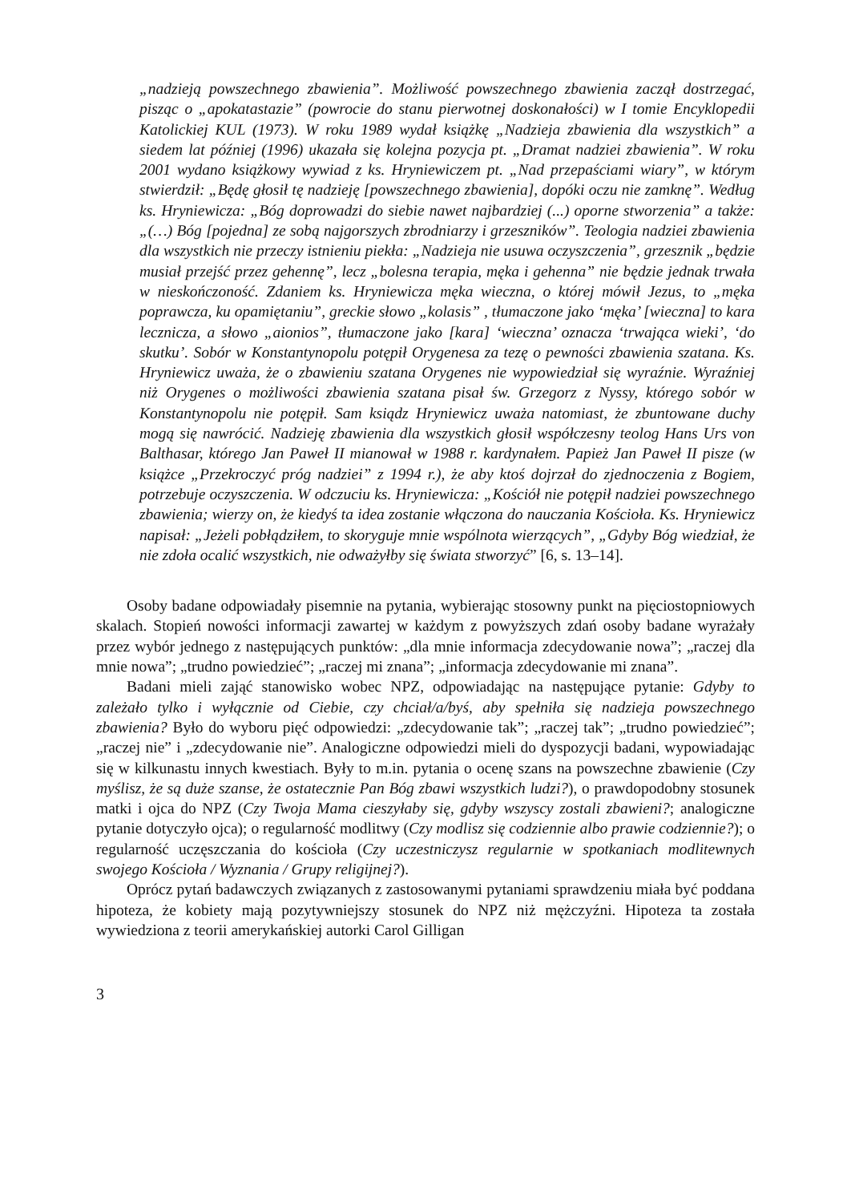„nadzieją powszechnego zbawienia”. Możliwość powszechnego zbawienia zaczął dostrzegać, pisząc o „apokatastazie” (powrocie do stanu pierwotnej doskonałości) w I tomie Encyklopedii Katolickiej KUL (1973). W roku 1989 wydał książkę „Nadzieja zbawienia dla wszystkich” a siedem lat później (1996) ukazała się kolejna pozycja pt. „Dramat nadziei zbawienia”. W roku 2001 wydano książkowy wywiad z ks. Hryniewiczem pt. „Nad przepaściami wiary”, w którym stwierdził: „Będę głosił tę nadzieję [powszechnego zbawienia], dopóki oczu nie zamknę”. Według ks. Hryniewicza: „Bóg doprowadzi do siebie nawet najbardziej (...) oporne stworzenia” a także: „(…) Bóg [pojedna] ze sobą najgorszych zbrodniarzy i grzeszników”. Teologia nadziei zbawienia dla wszystkich nie przeczy istnieniu piekła: „Nadzieja nie usuwa oczyszczenia”, grzesznik „będzie musiał przejść przez gehennę”, lecz „bolesna terapia, męka i gehenna” nie będzie jednak trwała w nieskończoność. Zdaniem ks. Hryniewicza męka wieczna, o której mówił Jezus, to „męka poprawcza, ku opamiętaniu”, greckie słowo „kolasis” , tłumaczone jako ‘męka’ [wieczna] to kara lecznicza, a słowo „aionios”, tłumaczone jako [kara] ‘wieczna’ oznacza ‘trwająca wieki’, ‘do skutku’. Sobór w Konstantynopolu potępił Orygenesa za tezę o pewności zbawienia szatana. Ks. Hryniewicz uważa, że o zbawieniu szatana Orygenes nie wypowiedział się wyraźnie. Wyraźniej niż Orygenes o możliwości zbawienia szatana pisał św. Grzegorz z Nyssy, którego sobór w Konstantynopolu nie potępił. Sam ksiądz Hryniewicz uważa natomiast, że zbuntowane duchy mogą się nawrócić. Nadzieję zbawienia dla wszystkich głosił współczesny teolog Hans Urs von Balthasar, którego Jan Paweł II mianował w 1988 r. kardynałem. Papież Jan Paweł II pisze (w książce „Przekroczyć próg nadziei” z 1994 r.), że aby ktoś dojrzał do zjednoczenia z Bogiem, potrzebuje oczyszczenia. W odczuciu ks. Hryniewicza: „Kościół nie potępił nadziei powszechnego zbawienia; wierzy on, że kiedyś ta idea zostanie włączona do nauczania Kościoła. Ks. Hryniewicz napisał: „Jeżeli pobłądziłem, to skoryguje mnie wspólnota wierzących”, „Gdyby Bóg wiedział, że nie zdoła ocalić wszystkich, nie odważyłby się świata stworzyć” [6, s. 13–14].
Osoby badane odpowiadały pisemnie na pytania, wybierając stosowny punkt na pięciostopniowych skalach. Stopień nowości informacji zawartej w każdym z powyższych zdań osoby badane wyrażały przez wybór jednego z następujących punktów: „dla mnie informacja zdecydowanie nowa”; „raczej dla mnie nowa”; „trudno powiedzieć”; „raczej mi znana”; „informacja zdecydowanie mi znana”.
Badani mieli zająć stanowisko wobec NPZ, odpowiadając na następujące pytanie: Gdyby to zależało tylko i wyłącznie od Ciebie, czy chciał/a/byś, aby spełniła się nadzieja powszechnego zbawienia? Było do wyboru pięć odpowiedzi: „zdecydowanie tak”; „raczej tak”; „trudno powiedzieć”; „raczej nie” i „zdecydowanie nie”. Analogiczne odpowiedzi mieli do dyspozycji badani, wypowiadając się w kilkunastu innych kwestiach. Były to m.in. pytania o ocenę szans na powszechne zbawienie (Czy myślisz, że są duże szanse, że ostatecznie Pan Bóg zbawi wszystkich ludzi?), o prawdopodobny stosunek matki i ojca do NPZ (Czy Twoja Mama cieszyłaby się, gdyby wszyscy zostali zbawieni?; analogiczne pytanie dotyczyło ojca); o regularność modlitwy (Czy modlisz się codziennie albo prawie codziennie?); o regularność uczęszczania do kościoła (Czy uczestniczysz regularnie w spotkaniach modlitewnych swojego Kościoła / Wyznania / Grupy religijnej?).
Oprócz pytań badawczych związanych z zastosowanymi pytaniami sprawdzeniu miała być poddana hipoteza, że kobiety mają pozytywniejszy stosunek do NPZ niż mężczyźni. Hipoteza ta została wywiedziona z teorii amerykańskiej autorki Carol Gilligan
3